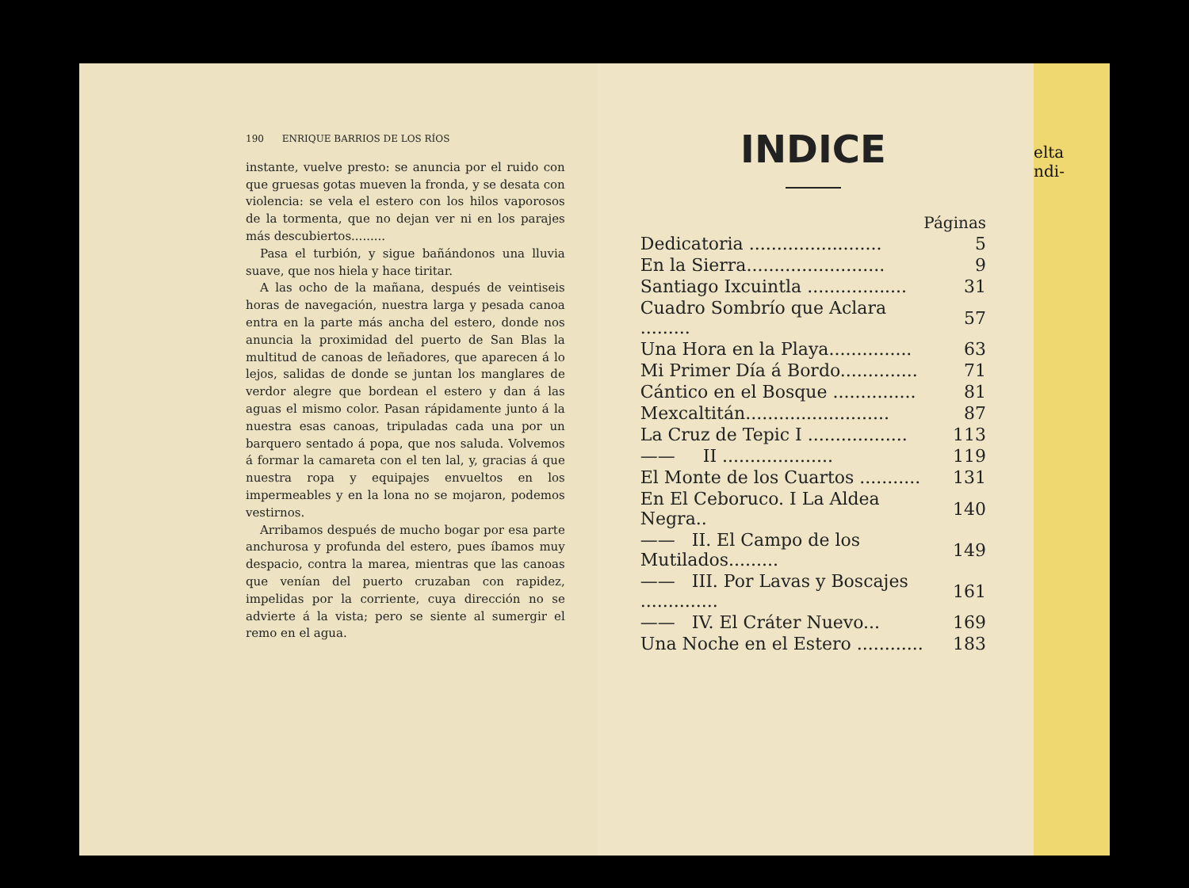190 ENRIQUE BARRIOS DE LOS RÍOS
instante, vuelve presto: se anuncia por el ruido con que gruesas gotas mueven la fronda, y se desata con violencia: se vela el estero con los hilos vaporosos de la tormenta, que no dejan ver ni en los parajes más descubiertos.........
Pasa el turbión, y sigue bañándonos una lluvia suave, que nos hiela y hace tiritar.
A las ocho de la mañana, después de veintiseis horas de navegación, nuestra larga y pesada canoa entra en la parte más ancha del estero, donde nos anuncia la proximidad del puerto de San Blas la multitud de canoas de leñadores, que aparecen á lo lejos, salidas de donde se juntan los manglares de verdor alegre que bordean el estero y dan á las aguas el mismo color. Pasan rápidamente junto á la nuestra esas canoas, tripuladas cada una por un barquero sentado á popa, que nos saluda. Volvemos á formar la camareta con el ten lal, y, gracias á que nuestra ropa y equipajes envueltos en los impermeables y en la lona no se mojaron, podemos vestirnos.
Arribamos después de mucho bogar por esa parte anchurosa y profunda del estero, pues íbamos muy despacio, contra la marea, mientras que las canoas que venían del puerto cruzaban con rapidez, impelidas por la corriente, cuya dirección no se advierte á la vista; pero se siente al sumergir el remo en el agua.
INDICE
| | Páginas |
| Dedicatoria ........................ | 5 |
| En la Sierra......................... | 9 |
| Santiago Ixcuintla .................. | 31 |
| Cuadro Sombrío que Aclara ......... | 57 |
| Una Hora en la Playa............... | 63 |
| Mi Primer Día á Bordo.............. | 71 |
| Cántico en el Bosque ............... | 81 |
| Mexcaltitán.......................... | 87 |
| La Cruz de Tepic I .................. | 113 |
| —— II .................... | 119 |
| El Monte de los Cuartos ........... | 131 |
| En El Ceboruco. I La Aldea Negra.. | 140 |
| —— II. El Campo de los Mutilados......... | 149 |
| —— III. Por Lavas y Boscajes .............. | 161 |
| —— IV. El Cráter Nuevo... | 169 |
| Una Noche en el Estero ............ | 183 |
elta
ndi-